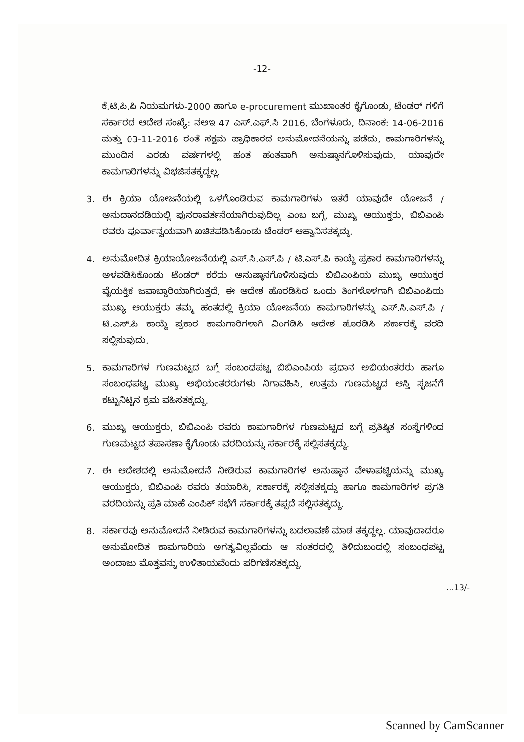-12-
ಕೆ.ಟಿ.ಪಿ.ಪಿ ನಿಯಮಗಳು-2000 ಹಾಗೂ e-procurement ಮುಖಾಂತರ ಕೈಗೊಂಡು, ಟೆಂಡರ್ ಗಳಿಗೆ ಸರ್ಕಾರದ ಆದೇಶ ಸಂಖ್ಯೆ: ನಅಇ 47 ಎಸ್.ಎಫ್.ಸಿ 2016, ಬೆಂಗಳೂರು, ದಿನಾಂಕ: 14-06-2016 ಮತ್ತು 03-11-2016 ರಂತೆ ಸಕ್ಷಮ ಪ್ರಾಧಿಕಾರದ ಅನುಮೋದನೆಯನ್ನು ಪಡೆದು, ಕಾಮಗಾರಿಗಳನ್ನು ಮುಂದಿನ ಎರಡು ವರ್ಷಗಳಲ್ಲಿ ಹಂತ ಹಂತವಾಗಿ ಅನುಷ್ಠಾನಗೊಳಿಸುವುದು. ಯಾವುದೇ ಕಾಮಗಾರಿಗಳನ್ನು ವಿಭಜಿಸತಕ್ಕದ್ದಲ್ಲ.
3. ಈ ಕ್ರಿಯಾ ಯೋಜನೆಯಲ್ಲಿ ಒಳಗೊಂಡಿರುವ ಕಾಮಗಾರಿಗಳು ಇತರೆ ಯಾವುದೇ ಯೋಜನೆ / ಅನುದಾನದಡಿಯಲ್ಲಿ ಪುನರಾವರ್ತನೆಯಾಗಿರುವುದಿಲ್ಲ ಎಂಬ ಬಗ್ಗೆ, ಮುಖ್ಯ ಆಯುಕ್ತರು, ಬಿಬಿಎಂಪಿ ರವರು ಪೂರ್ವಾನ್ವಯವಾಗಿ ಖಚಿತಪಡಿಸಿಕೊಂಡು ಟೆಂಡರ್ ಆಹ್ವಾನಿಸತಕ್ಕದ್ದು.
4. ಅನುಮೋದಿತ ಕ್ರಿಯಾಯೋಜನೆಯಲ್ಲಿ ಎಸ್.ಸಿ.ಎಸ್.ಪಿ / ಟಿ.ಎಸ್.ಪಿ ಕಾಯ್ದೆ ಪ್ರಕಾರ ಕಾಮಗಾರಿಗಳನ್ನು ಅಳವಡಿಸಿಕೊಂಡು ಟೆಂಡರ್ ಕರೆದು ಅನುಷ್ಠಾನಗೊಳಿಸುವುದು ಬಿಬಿಎಂಪಿಯ ಮುಖ್ಯ ಆಯುಕ್ತರ ವೈಯಕ್ತಿಕ ಜವಾಬ್ದಾರಿಯಾಗಿರುತ್ತದೆ. ಈ ಆದೇಶ ಹೊರಡಿಸಿದ ಒಂದು ತಿಂಗಳೊಳಗಾಗಿ ಬಿಬಿಎಂಪಿಯ ಮುಖ್ಯ ಆಯುಕ್ತರು ತಮ್ಮ ಹಂತದಲ್ಲಿ ಕ್ರಿಯಾ ಯೋಜನೆಯ ಕಾಮಗಾರಿಗಳನ್ನು ಎಸ್.ಸಿ.ಎಸ್.ಪಿ / ಟಿ.ಎಸ್.ಪಿ ಕಾಯ್ದೆ ಪ್ರಕಾರ ಕಾಮಗಾರಿಗಳಾಗಿ ವಿಂಗಡಿಸಿ ಆದೇಶ ಹೊರಡಿಸಿ ಸರ್ಕಾರಕ್ಕೆ ವರದಿ ಸಲ್ಲಿಸುವುದು.
5. ಕಾಮಗಾರಿಗಳ ಗುಣಮಟ್ಟದ ಬಗ್ಗೆ ಸಂಬಂಧಪಟ್ಟ ಬಿಬಿಎಂಪಿಯ ಪ್ರಧಾನ ಅಭಿಯಂತರರು ಹಾಗೂ ಸಂಬಂಧಪಟ್ಟ ಮುಖ್ಯ ಅಭಿಯಂತರರುಗಳು ನಿಗಾವಹಿಸಿ, ಉತ್ತಮ ಗುಣಮಟ್ಟದ ಆಸ್ತಿ ಸೃಜನೆಗೆ ಕಟ್ಟುನಿಟ್ಟಿನ ಕ್ರಮ ವಹಿಸತಕ್ಕದ್ದು.
6. ಮುಖ್ಯ ಆಯುಕ್ತರು, ಬಿಬಿಎಂಪಿ ರವರು ಕಾಮಗಾರಿಗಳ ಗುಣಮಟ್ಟದ ಬಗ್ಗೆ ಪ್ರತಿಷ್ಠಿತ ಸಂಸ್ಥೆಗಳಿಂದ ಗುಣಮಟ್ಟದ ತಪಾಸಣಾ ಕೈಗೊಂಡು ವರದಿಯನ್ನು ಸರ್ಕಾರಕ್ಕೆ ಸಲ್ಲಿಸತಕ್ಕದ್ದು.
7. ಈ ಆದೇಶದಲ್ಲಿ ಅನುಮೋದನೆ ನೀಡಿರುವ ಕಾಮಗಾರಿಗಳ ಅನುಷ್ಠಾನ ವೇಳಾಪಟ್ಟಿಯನ್ನು ಮುಖ್ಯ ಆಯುಕ್ತರು, ಬಿಬಿಎಂಪಿ ರವರು ತಯಾರಿಸಿ, ಸರ್ಕಾರಕ್ಕೆ ಸಲ್ಲಿಸತಕ್ಕದ್ದು ಹಾಗೂ ಕಾಮಗಾರಿಗಳ ಪ್ರಗತಿ ವರದಿಯನ್ನು ಪ್ರತಿ ಮಾಹೆ ಎಂಪಿಕ್ ಸಭೆಗೆ ಸರ್ಕಾರಕ್ಕೆ ತಪ್ಪದೆ ಸಲ್ಲಿಸತಕ್ಕದ್ದು.
8. ಸರ್ಕಾರವು ಅನುಮೋದನೆ ನೀಡಿರುವ ಕಾಮಗಾರಿಗಳನ್ನು ಬದಲಾವಣೆ ಮಾಡ ತಕ್ಕದ್ದಲ್ಲ. ಯಾವುದಾದರೂ ಅನುಮೋದಿತ ಕಾಮಗಾರಿಯ ಅಗತ್ಯವಿಲ್ಲವೆಂದು ಆ ನಂತರದಲ್ಲಿ ತಿಳಿದುಬಂದಲ್ಲಿ ಸಂಬಂಧಪಟ್ಟ ಅಂದಾಜು ಮೊತ್ತವನ್ನು ಉಳಿತಾಯವೆಂದು ಪರಿಗಣಿಸತಕ್ಕದ್ದು.
...13/-
Scanned by CamScanner